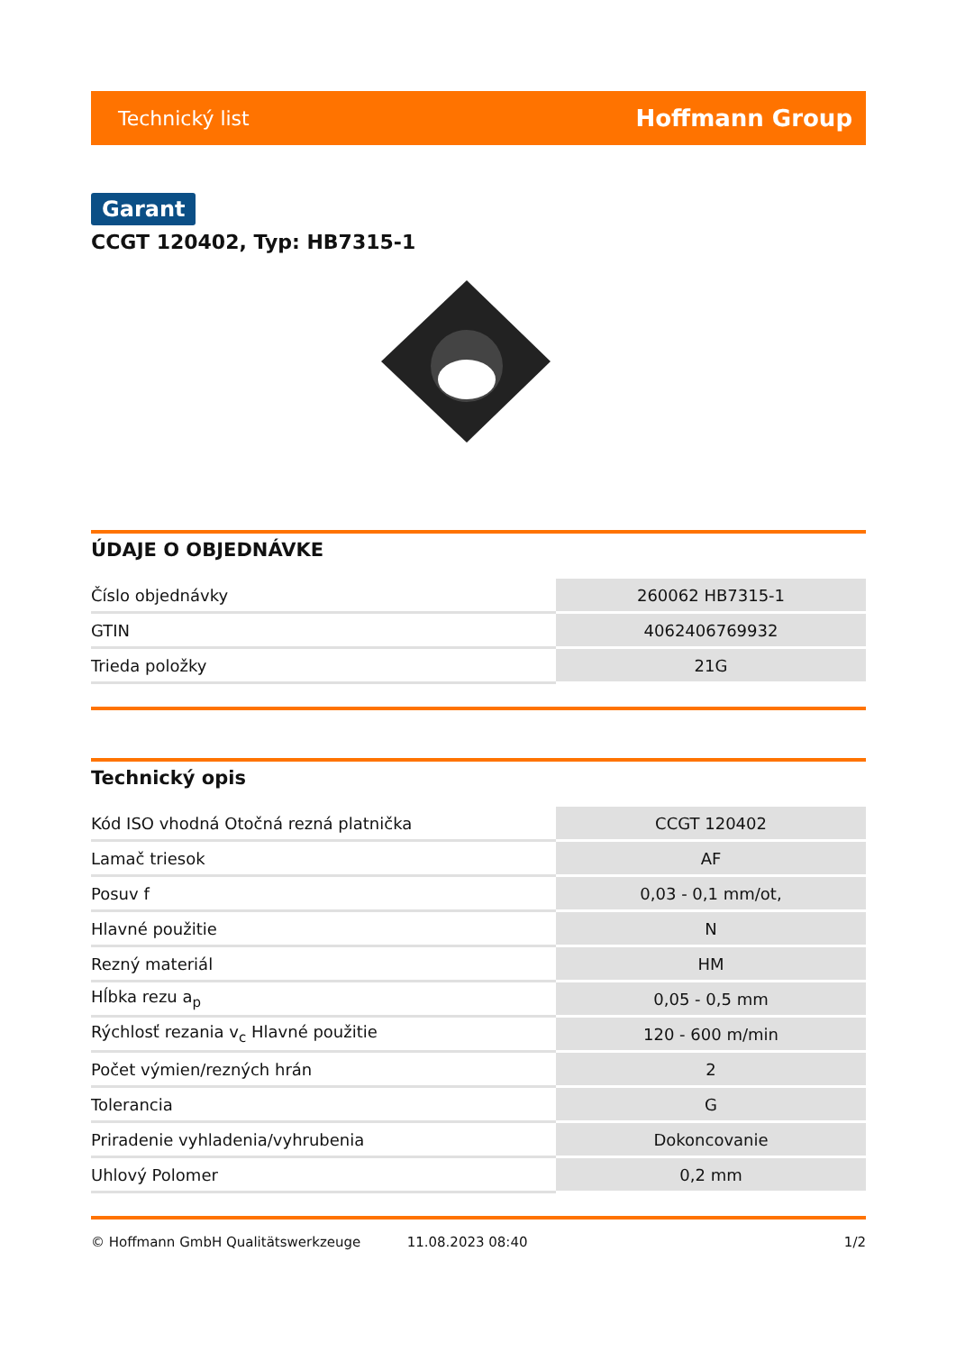Technický list Hoffmann Group
Garant
CCGT 120402, Typ: HB7315-1
ÚDAJE O OBJEDNÁVKE
| Číslo objednávky | 260062 HB7315-1 |
| GTIN | 4062406769932 |
| Trieda položky | 21G |
Technický opis
| Kód ISO vhodná Otočná rezná platnička | CCGT 120402 |
| Lamač triesok | AF |
| Posuv f | 0,03 - 0,1 mm/ot, |
| Hlavné použitie | N |
| Rezný materiál | HM |
| Hĺbka rezu a<sub>p</sub> | 0,05 - 0,5 mm |
| Rýchlosť rezania v<sub>c</sub> Hlavné použitie | 120 - 600 m/min |
| Počet výmien/rezných hrán | 2 |
| Tolerancia | G |
| Priradenie vyhladenia/vyhrubenia | Dokoncovanie |
| Uhlový Polomer | 0,2 mm |
© Hoffmann GmbH Qualitätswerkzeuge 11.08.2023 08:40 1/2